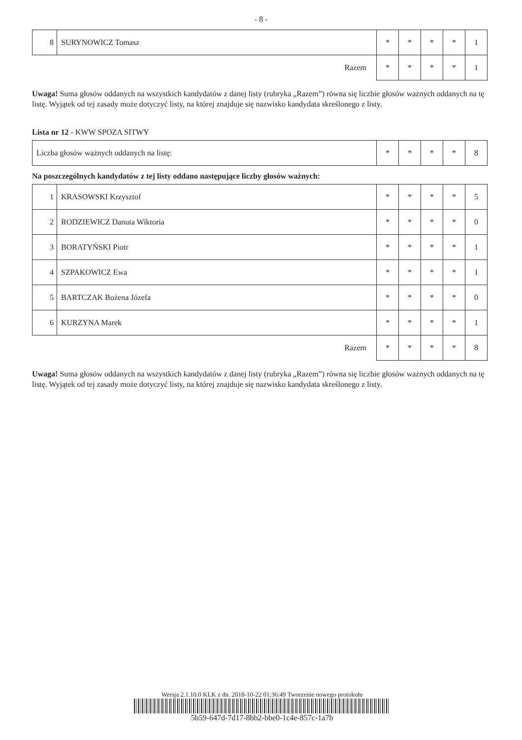- 8 -
| 8 | SURYNOWICZ Tomasz | * | * | * | * | 1 |
| Razem | | * | * | * | * | 1 |
Uwaga! Suma głosów oddanych na wszystkich kandydatów z danej listy (rubryka „Razem”) równa się liczbie głosów ważnych oddanych na tę listę. Wyjątek od tej zasady może dotyczyć listy, na której znajduje się nazwisko kandydata skreślonego z listy.
Lista nr 12 - KWW SPOZA SITWY
| Liczba głosów ważnych oddanych na listę: | * | * | * | * | 8 |
Na poszczególnych kandydatów z tej listy oddano następujące liczby głosów ważnych:
| 1 | KRASOWSKI Krzysztof | * | * | * | * | 5 |
| 2 | RODZIEWICZ Danuta Wiktoria | * | * | * | * | 0 |
| 3 | BORATYŃSKI Piotr | * | * | * | * | 1 |
| 4 | SZPAKOWICZ Ewa | * | * | * | * | 1 |
| 5 | BARTCZAK Bożena Józefa | * | * | * | * | 0 |
| 6 | KURZYNA Marek | * | * | * | * | 1 |
| Razem | | * | * | * | * | 8 |
Uwaga! Suma głosów oddanych na wszystkich kandydatów z danej listy (rubryka „Razem”) równa się liczbie głosów ważnych oddanych na tę listę. Wyjątek od tej zasady może dotyczyć listy, na której znajduje się nazwisko kandydata skreślonego z listy.
Wersja 2.1.10.0 KLK z dn. 2018-10-22 01:36:49 Tworzenie nowego protokołu
5b59-647d-7d17-8bb2-bbe0-1c4e-857c-1a7b